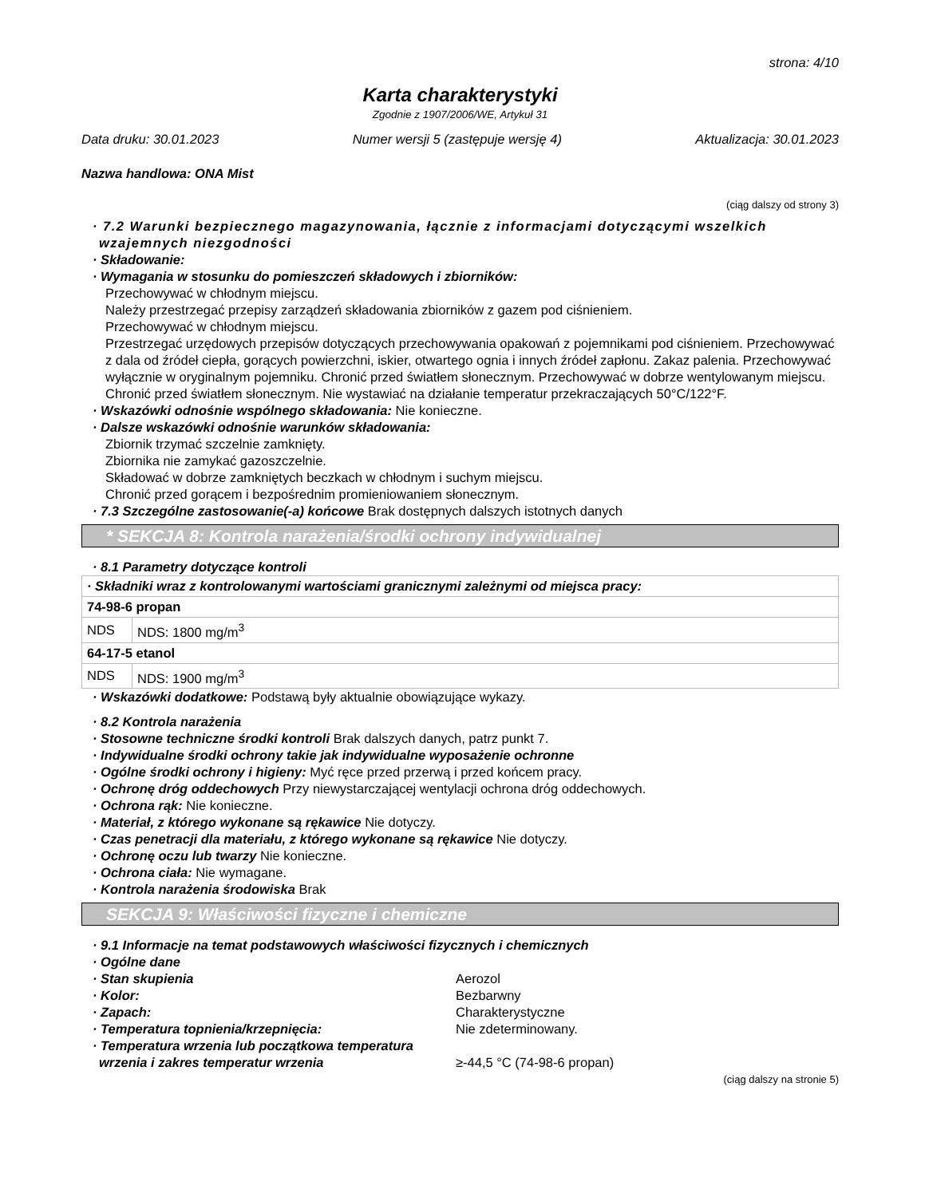strona: 4/10
Karta charakterystyki
Zgodnie z 1907/2006/WE, Artykuł 31
Data druku: 30.01.2023 Numer wersji 5 (zastępuje wersję 4) Aktualizacja: 30.01.2023
Nazwa handlowa: ONA Mist
(ciąg dalszy od strony 3)
· 7.2 Warunki bezpiecznego magazynowania, łącznie z informacjami dotyczącymi wszelkich wzajemnych niezgodności
· Składowanie:
· Wymagania w stosunku do pomieszczeń składowych i zbiorników:
Przechowywać w chłodnym miejscu.
Należy przestrzegać przepisy zarządzeń składowania zbiorników z gazem pod ciśnieniem.
Przechowywać w chłodnym miejscu.
Przestrzegać urzędowych przepisów dotyczących przechowywania opakowań z pojemnikami pod ciśnieniem. Przechowywać z dala od źródeł ciepła, gorących powierzchni, iskier, otwartego ognia i innych źródeł zapłonu. Zakaz palenia. Przechowywać wyłącznie w oryginalnym pojemniku. Chronić przed światłem słonecznym. Przechowywać w dobrze wentylowanym miejscu. Chronić przed światłem słonecznym. Nie wystawiać na działanie temperatur przekraczających 50°C/122°F.
· Wskazówki odnośnie wspólnego składowania: Nie konieczne.
· Dalsze wskazówki odnośnie warunków składowania:
Zbiornik trzymać szczelnie zamknięty.
Zbiornika nie zamykać gazoszczelnie.
Składować w dobrze zamkniętych beczkach w chłodnym i suchym miejscu.
Chronić przed gorącem i bezpośrednim promieniowaniem słonecznym.
· 7.3 Szczególne zastosowanie(-a) końcowe Brak dostępnych dalszych istotnych danych
* SEKCJA 8: Kontrola narażenia/środki ochrony indywidualnej
· 8.1 Parametry dotyczące kontroli
| · Składniki wraz z kontrolowanymi wartościami granicznymi zależnymi od miejsca pracy: | |
| 74-98-6 propan | |
| NDS | NDS: 1800 mg/m<sup>3</sup> |
| 64-17-5 etanol | |
| NDS | NDS: 1900 mg/m<sup>3</sup> |
· Wskazówki dodatkowe: Podstawą były aktualnie obowiązujące wykazy.
· 8.2 Kontrola narażenia
· Stosowne techniczne środki kontroli Brak dalszych danych, patrz punkt 7.
· Indywidualne środki ochrony takie jak indywidualne wyposażenie ochronne
· Ogólne środki ochrony i higieny: Myć ręce przed przerwą i przed końcem pracy.
· Ochronę dróg oddechowych Przy niewystarczającej wentylacji ochrona dróg oddechowych.
· Ochrona rąk: Nie konieczne.
· Materiał, z którego wykonane są rękawice Nie dotyczy.
· Czas penetracji dla materiału, z którego wykonane są rękawice Nie dotyczy.
· Ochronę oczu lub twarzy Nie konieczne.
· Ochrona ciała: Nie wymagane.
· Kontrola narażenia środowiska Brak
SEKCJA 9: Właściwości fizyczne i chemiczne
· 9.1 Informacje na temat podstawowych właściwości fizycznych i chemicznych
· Ogólne dane
· Stan skupienia Aerozol
· Kolor: Bezbarwny
· Zapach: Charakterystyczne
· Temperatura topnienia/krzepnięcia: Nie zdeterminowany.
· Temperatura wrzenia lub początkowa temperatura wrzenia i zakres temperatur wrzenia
≥-44,5 °C (74-98-6 propan)
(ciąg dalszy na stronie 5)